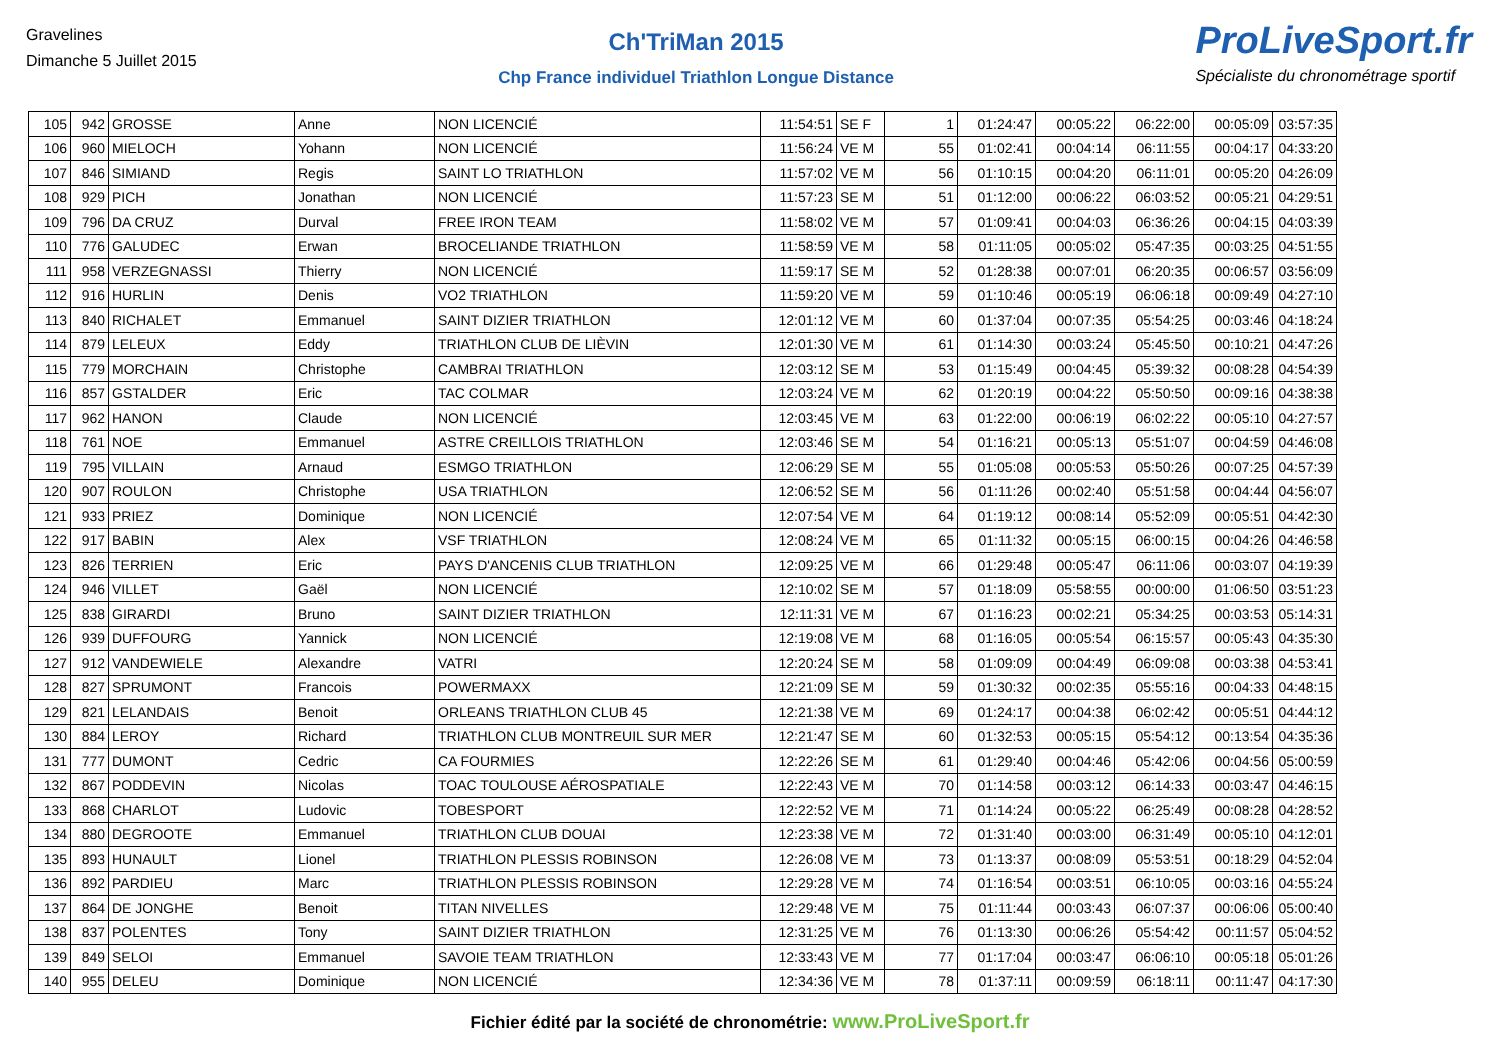Gravelines
Dimanche 5 Juillet 2015
Ch'TriMan 2015
Chp France individuel Triathlon Longue Distance
ProLiveSport.fr
Spécialiste du chronométrage sportif
| 105 | 942 | GROSSE | Anne | NON LICENCIÉ | 11:54:51 | SE F | 1 | 01:24:47 | 00:05:22 | 06:22:00 | 00:05:09 | 03:57:35 |
| 106 | 960 | MIELOCH | Yohann | NON LICENCIÉ | 11:56:24 | VE M | 55 | 01:02:41 | 00:04:14 | 06:11:55 | 00:04:17 | 04:33:20 |
| 107 | 846 | SIMIAND | Regis | SAINT LO TRIATHLON | 11:57:02 | VE M | 56 | 01:10:15 | 00:04:20 | 06:11:01 | 00:05:20 | 04:26:09 |
| 108 | 929 | PICH | Jonathan | NON LICENCIÉ | 11:57:23 | SE M | 51 | 01:12:00 | 00:06:22 | 06:03:52 | 00:05:21 | 04:29:51 |
| 109 | 796 | DA CRUZ | Durval | FREE IRON TEAM | 11:58:02 | VE M | 57 | 01:09:41 | 00:04:03 | 06:36:26 | 00:04:15 | 04:03:39 |
| 110 | 776 | GALUDEC | Erwan | BROCELIANDE TRIATHLON | 11:58:59 | VE M | 58 | 01:11:05 | 00:05:02 | 05:47:35 | 00:03:25 | 04:51:55 |
| 111 | 958 | VERZEGNASSI | Thierry | NON LICENCIÉ | 11:59:17 | SE M | 52 | 01:28:38 | 00:07:01 | 06:20:35 | 00:06:57 | 03:56:09 |
| 112 | 916 | HURLIN | Denis | VO2 TRIATHLON | 11:59:20 | VE M | 59 | 01:10:46 | 00:05:19 | 06:06:18 | 00:09:49 | 04:27:10 |
| 113 | 840 | RICHALET | Emmanuel | SAINT DIZIER TRIATHLON | 12:01:12 | VE M | 60 | 01:37:04 | 00:07:35 | 05:54:25 | 00:03:46 | 04:18:24 |
| 114 | 879 | LELEUX | Eddy | TRIATHLON CLUB DE LIÈVIN | 12:01:30 | VE M | 61 | 01:14:30 | 00:03:24 | 05:45:50 | 00:10:21 | 04:47:26 |
| 115 | 779 | MORCHAIN | Christophe | CAMBRAI TRIATHLON | 12:03:12 | SE M | 53 | 01:15:49 | 00:04:45 | 05:39:32 | 00:08:28 | 04:54:39 |
| 116 | 857 | GSTALDER | Eric | TAC COLMAR | 12:03:24 | VE M | 62 | 01:20:19 | 00:04:22 | 05:50:50 | 00:09:16 | 04:38:38 |
| 117 | 962 | HANON | Claude | NON LICENCIÉ | 12:03:45 | VE M | 63 | 01:22:00 | 00:06:19 | 06:02:22 | 00:05:10 | 04:27:57 |
| 118 | 761 | NOE | Emmanuel | ASTRE CREILLOIS TRIATHLON | 12:03:46 | SE M | 54 | 01:16:21 | 00:05:13 | 05:51:07 | 00:04:59 | 04:46:08 |
| 119 | 795 | VILLAIN | Arnaud | ESMGO TRIATHLON | 12:06:29 | SE M | 55 | 01:05:08 | 00:05:53 | 05:50:26 | 00:07:25 | 04:57:39 |
| 120 | 907 | ROULON | Christophe | USA TRIATHLON | 12:06:52 | SE M | 56 | 01:11:26 | 00:02:40 | 05:51:58 | 00:04:44 | 04:56:07 |
| 121 | 933 | PRIEZ | Dominique | NON LICENCIÉ | 12:07:54 | VE M | 64 | 01:19:12 | 00:08:14 | 05:52:09 | 00:05:51 | 04:42:30 |
| 122 | 917 | BABIN | Alex | VSF TRIATHLON | 12:08:24 | VE M | 65 | 01:11:32 | 00:05:15 | 06:00:15 | 00:04:26 | 04:46:58 |
| 123 | 826 | TERRIEN | Eric | PAYS D'ANCENIS CLUB TRIATHLON | 12:09:25 | VE M | 66 | 01:29:48 | 00:05:47 | 06:11:06 | 00:03:07 | 04:19:39 |
| 124 | 946 | VILLET | Gaël | NON LICENCIÉ | 12:10:02 | SE M | 57 | 01:18:09 | 05:58:55 | 00:00:00 | 01:06:50 | 03:51:23 |
| 125 | 838 | GIRARDI | Bruno | SAINT DIZIER TRIATHLON | 12:11:31 | VE M | 67 | 01:16:23 | 00:02:21 | 05:34:25 | 00:03:53 | 05:14:31 |
| 126 | 939 | DUFFOURG | Yannick | NON LICENCIÉ | 12:19:08 | VE M | 68 | 01:16:05 | 00:05:54 | 06:15:57 | 00:05:43 | 04:35:30 |
| 127 | 912 | VANDEWIELE | Alexandre | VATRI | 12:20:24 | SE M | 58 | 01:09:09 | 00:04:49 | 06:09:08 | 00:03:38 | 04:53:41 |
| 128 | 827 | SPRUMONT | Francois | POWERMAXX | 12:21:09 | SE M | 59 | 01:30:32 | 00:02:35 | 05:55:16 | 00:04:33 | 04:48:15 |
| 129 | 821 | LELANDAIS | Benoit | ORLEANS TRIATHLON CLUB 45 | 12:21:38 | VE M | 69 | 01:24:17 | 00:04:38 | 06:02:42 | 00:05:51 | 04:44:12 |
| 130 | 884 | LEROY | Richard | TRIATHLON CLUB MONTREUIL SUR MER | 12:21:47 | SE M | 60 | 01:32:53 | 00:05:15 | 05:54:12 | 00:13:54 | 04:35:36 |
| 131 | 777 | DUMONT | Cedric | CA FOURMIES | 12:22:26 | SE M | 61 | 01:29:40 | 00:04:46 | 05:42:06 | 00:04:56 | 05:00:59 |
| 132 | 867 | PODDEVIN | Nicolas | TOAC TOULOUSE AÉROSPATIALE | 12:22:43 | VE M | 70 | 01:14:58 | 00:03:12 | 06:14:33 | 00:03:47 | 04:46:15 |
| 133 | 868 | CHARLOT | Ludovic | TOBESPORT | 12:22:52 | VE M | 71 | 01:14:24 | 00:05:22 | 06:25:49 | 00:08:28 | 04:28:52 |
| 134 | 880 | DEGROOTE | Emmanuel | TRIATHLON CLUB DOUAI | 12:23:38 | VE M | 72 | 01:31:40 | 00:03:00 | 06:31:49 | 00:05:10 | 04:12:01 |
| 135 | 893 | HUNAULT | Lionel | TRIATHLON PLESSIS ROBINSON | 12:26:08 | VE M | 73 | 01:13:37 | 00:08:09 | 05:53:51 | 00:18:29 | 04:52:04 |
| 136 | 892 | PARDIEU | Marc | TRIATHLON PLESSIS ROBINSON | 12:29:28 | VE M | 74 | 01:16:54 | 00:03:51 | 06:10:05 | 00:03:16 | 04:55:24 |
| 137 | 864 | DE JONGHE | Benoit | TITAN NIVELLES | 12:29:48 | VE M | 75 | 01:11:44 | 00:03:43 | 06:07:37 | 00:06:06 | 05:00:40 |
| 138 | 837 | POLENTES | Tony | SAINT DIZIER TRIATHLON | 12:31:25 | VE M | 76 | 01:13:30 | 00:06:26 | 05:54:42 | 00:11:57 | 05:04:52 |
| 139 | 849 | SELOI | Emmanuel | SAVOIE TEAM TRIATHLON | 12:33:43 | VE M | 77 | 01:17:04 | 00:03:47 | 06:06:10 | 00:05:18 | 05:01:26 |
| 140 | 955 | DELEU | Dominique | NON LICENCIÉ | 12:34:36 | VE M | 78 | 01:37:11 | 00:09:59 | 06:18:11 | 00:11:47 | 04:17:30 |
Fichier édité par la société de chronométrie: www.ProLiveSport.fr